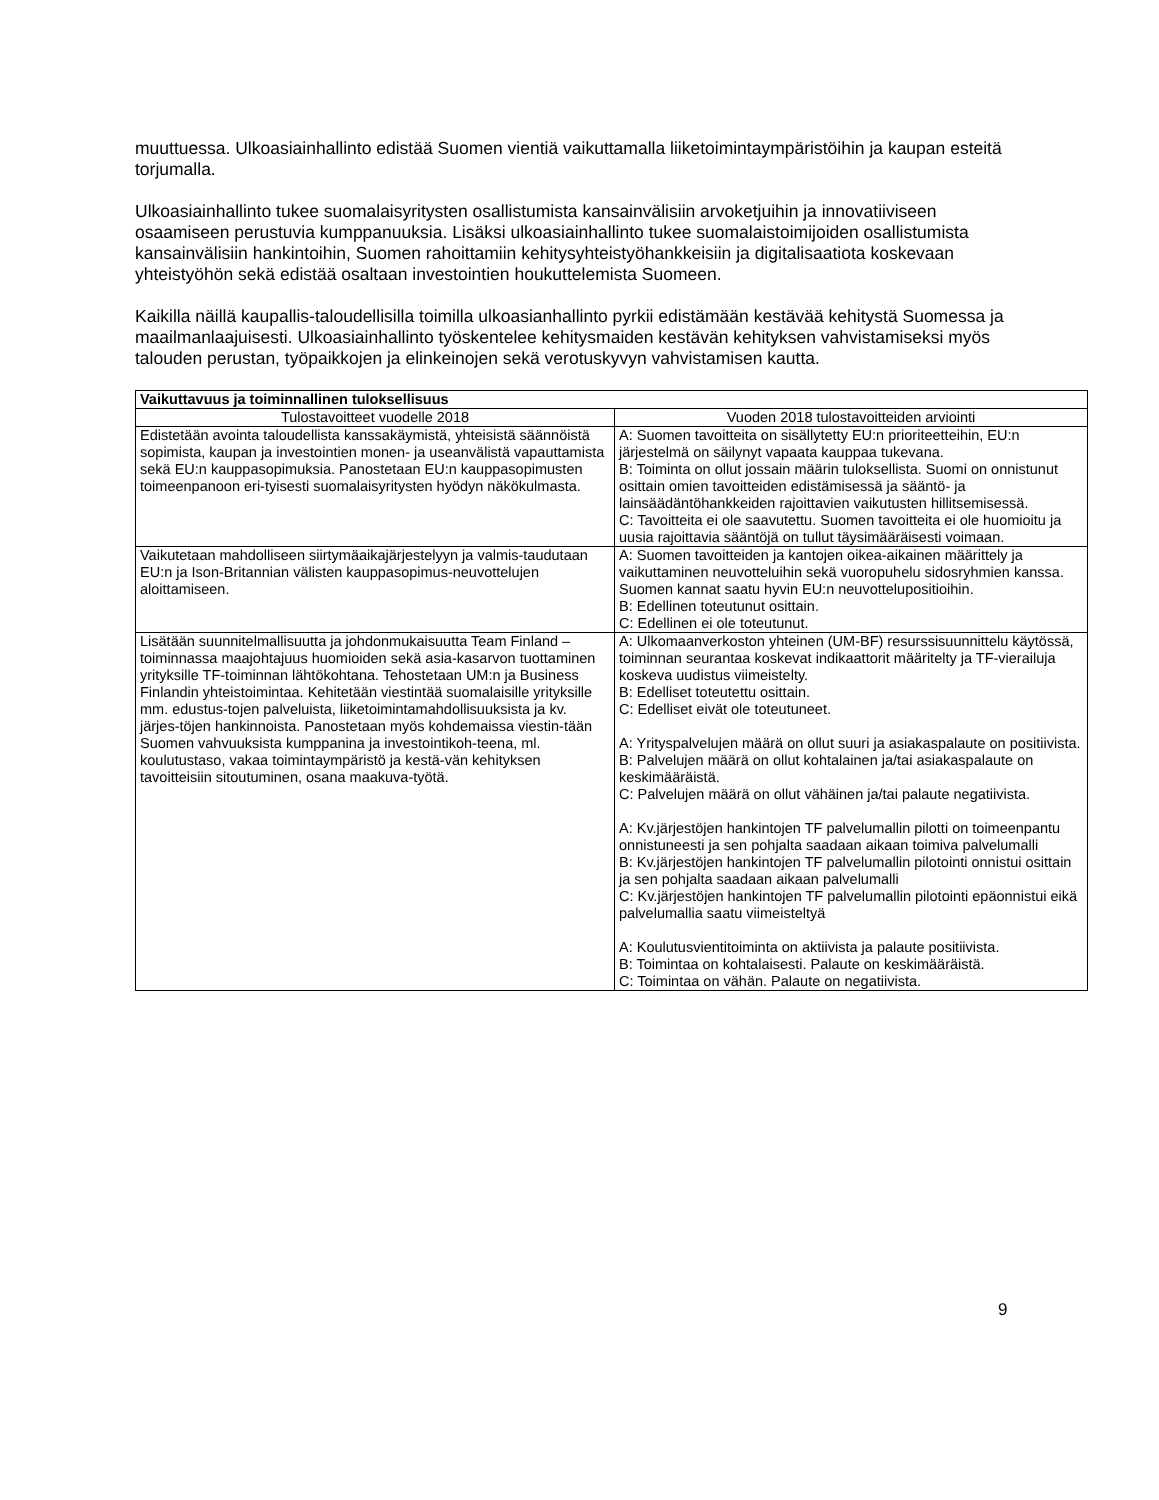muuttuessa. Ulkoasiainhallinto edistää Suomen vientiä vaikuttamalla liiketoimintaympäristöihin ja kaupan esteitä torjumalla.
Ulkoasiainhallinto tukee suomalaisyritysten osallistumista kansainvälisiin arvoketjuihin ja innovatiiviseen osaamiseen perustuvia kumppanuuksia. Lisäksi ulkoasiainhallinto tukee suomalaistoimijoiden osallistumista kansainvälisiin hankintoihin, Suomen rahoittamiin kehitysyhteistyöhankkeisiin ja digitalisaatiota koskevaan yhteistyöhön sekä edistää osaltaan investointien houkuttelemista Suomeen.
Kaikilla näillä kaupallis-taloudellisilla toimilla ulkoasianhallinto pyrkii edistämään kestävää kehitystä Suomessa ja maailmanlaajuisesti. Ulkoasiainhallinto työskentelee kehitysmaiden kestävän kehityksen vahvistamiseksi myös talouden perustan, työpaikkojen ja elinkeinojen sekä verotuskyvyn vahvistamisen kautta.
| Vaikuttavuus ja toiminnallinen tuloksellisuus | |
| --- | --- |
| Tulostavoitteet vuodelle 2018 | Vuoden 2018 tulostavoitteiden arviointi |
| Edistetään avointa taloudellista kanssakäymistä, yhteisistä säännöistä sopimista, kaupan ja investointien monen- ja useanvälistä vapauttamista sekä EU:n kauppasopimuksia. Panostetaan EU:n kauppasopimusten toimeenpanoon eri-tyisesti suomalaisyritysten hyödyn näkökulmasta. | A: Suomen tavoitteita on sisällytetty EU:n prioriteetteihin, EU:n järjestelmä on säilynyt vapaata kauppaa tukevana. B: Toiminta on ollut jossain määrin tuloksellista. Suomi on onnistunut osittain omien tavoitteiden edistämisessä ja sääntö- ja lainsäädäntöhankkeiden rajoittavien vaikutusten hillitsemisessä. C: Tavoitteita ei ole saavutettu. Suomen tavoitteita ei ole huomioitu ja uusia rajoittavia sääntöjä on tullut täysimääräisesti voimaan. |
| Vaikutetaan mahdolliseen siirtymäaikajärjestelyyn ja valmis-taudutaan EU:n ja Ison-Britannian välisten kauppasopimus-neuvottelujen aloittamiseen. | A: Suomen tavoitteiden ja kantojen oikea-aikainen määrittely ja vaikuttaminen neuvotteluihin sekä vuoropuhelu sidosryhmien kanssa. Suomen kannat saatu hyvin EU:n neuvottelupositioihin. B: Edellinen toteutunut osittain. C: Edellinen ei ole toteutunut. |
| Lisätään suunnitelmallisuutta ja johdonmukaisuutta Team Finland –toiminnassa maajohtajuus huomioiden sekä asia-kasarvon tuottaminen yrityksille TF-toiminnan lähtökohtana. Tehostetaan UM:n ja Business Finlandin yhteistoimintaa. Kehitetään viestintää suomalaisille yrityksille mm. edustus-tojen palveluista, liiketoimintamahdollisuuksista ja kv. järjes-töjen hankinnoista. Panostetaan myös kohdemaissa viestin-tään Suomen vahvuuksista kumppanina ja investointikoh-teena, ml. koulutustaso, vakaa toimintaympäristö ja kestä-vän kehityksen tavoitteisiin sitoutuminen, osana maakuva-työtä. | A: Ulkomaanverkoston yhteinen (UM-BF) resurssisuunnittelu käytössä, toiminnan seurantaa koskevat indikaattorit määritelty ja TF-vierailuja koskeva uudistus viimeistelty. B: Edelliset toteutettu osittain. C: Edelliset eivät ole toteutuneet. A: Yrityspalvelujen määrä on ollut suuri ja asiakaspalaute on positiivista. B: Palvelujen määrä on ollut kohtalainen ja/tai asiakaspalaute on keskimääräistä. C: Palvelujen määrä on ollut vähäinen ja/tai palaute negatiivista. A: Kv.järjestöjen hankintojen TF palvelumallin pilotti on toimeenpantu onnistuneesti ja sen pohjalta saadaan aikaan toimiva palvelumalli B: Kv.järjestöjen hankintojen TF palvelumallin pilotointi onnistui osittain ja sen pohjalta saadaan aikaan palvelumalli C: Kv.järjestöjen hankintojen TF palvelumallin pilotointi epäonnistui eikä palvelumallia saatu viimeisteltyä A: Koulutusvientitoiminta on aktiivista ja palaute positiivista. B: Toimintaa on kohtalaisesti. Palaute on keskimääräistä. C: Toimintaa on vähän. Palaute on negatiivista. |
9